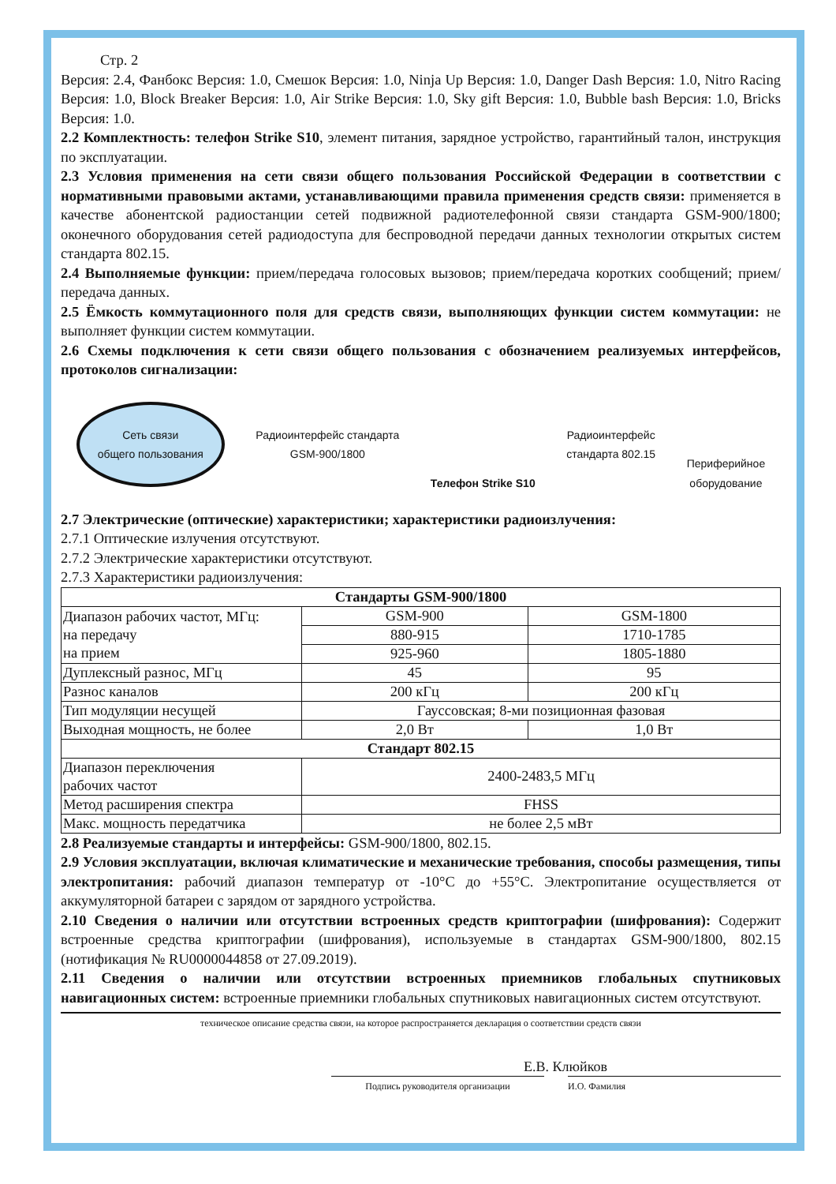Стр. 2
Версия: 2.4, Фанбокс Версия: 1.0, Смешок Версия: 1.0, Ninja Up Версия: 1.0, Danger Dash Версия: 1.0, Nitro Racing Версия: 1.0, Block Breaker Версия: 1.0, Air Strike Версия: 1.0, Sky gift Версия: 1.0, Bubble bash Версия: 1.0, Bricks Версия: 1.0.
2.2 Комплектность: телефон Strike S10, элемент питания, зарядное устройство, гарантийный талон, инструкция по эксплуатации.
2.3 Условия применения на сети связи общего пользования Российской Федерации в соответствии с нормативными правовыми актами, устанавливающими правила применения средств связи: применяется в качестве абонентской радиостанции сетей подвижной радиотелефонной связи стандарта GSM-900/1800; оконечного оборудования сетей радиодоступа для беспроводной передачи данных технологии открытых систем стандарта 802.15.
2.4 Выполняемые функции: прием/передача голосовых вызовов; прием/передача коротких сообщений; прием/передача данных.
2.5 Ёмкость коммутационного поля для средств связи, выполняющих функции систем коммутации: не выполняет функции систем коммутации.
2.6 Схемы подключения к сети связи общего пользования с обозначением реализуемых интерфейсов, протоколов сигнализации:
Сеть связи
общего пользования
Радиоинтерфейс стандарта
GSM-900/1800
Телефон Strike S10
Радиоинтерфейс
стандарта 802.15
Периферийное
оборудование
2.7 Электрические (оптические) характеристики; характеристики радиоизлучения:
2.7.1 Оптические излучения отсутствуют.
2.7.2 Электрические характеристики отсутствуют.
2.7.3 Характеристики радиоизлучения:
| Стандарты GSM-900/1800 | | |
| --- | --- | --- |
| Диапазон рабочих частот, МГц: на передачу на прием | GSM-900 | GSM-1800 |
| | 880-915 | 1710-1785 |
| | 925-960 | 1805-1880 |
| Дуплексный разнос, МГц | 45 | 95 |
| Разнос каналов | 200 кГц | 200 кГц |
| Тип модуляции несущей | Гауссовская; 8-ми позиционная фазовая | |
| Выходная мощность, не более | 2,0 Вт | 1,0 Вт |
| Стандарт 802.15 | | |
| Диапазон переключения рабочих частот | 2400-2483,5 МГц | |
| Метод расширения спектра | FHSS | |
| Макс. мощность передатчика | не более 2,5 мВт | |
2.8 Реализуемые стандарты и интерфейсы: GSM-900/1800, 802.15.
2.9 Условия эксплуатации, включая климатические и механические требования, способы размещения, типы электропитания: рабочий диапазон температур от -10°С до +55°С. Электропитание осуществляется от аккумуляторной батареи с зарядом от зарядного устройства.
2.10 Сведения о наличии или отсутствии встроенных средств криптографии (шифрования): Содержит встроенные средства криптографии (шифрования), используемые в стандартах GSM-900/1800, 802.15 (нотификация № RU0000044858 от 27.09.2019).
2.11 Сведения о наличии или отсутствии встроенных приемников глобальных спутниковых навигационных систем: встроенные приемники глобальных спутниковых навигационных систем отсутствуют.
техническое описание средства связи, на которое распространяется декларация о соответствии средств связи
Е.В. Клюйков
Подпись руководителя организации И.О. Фамилия